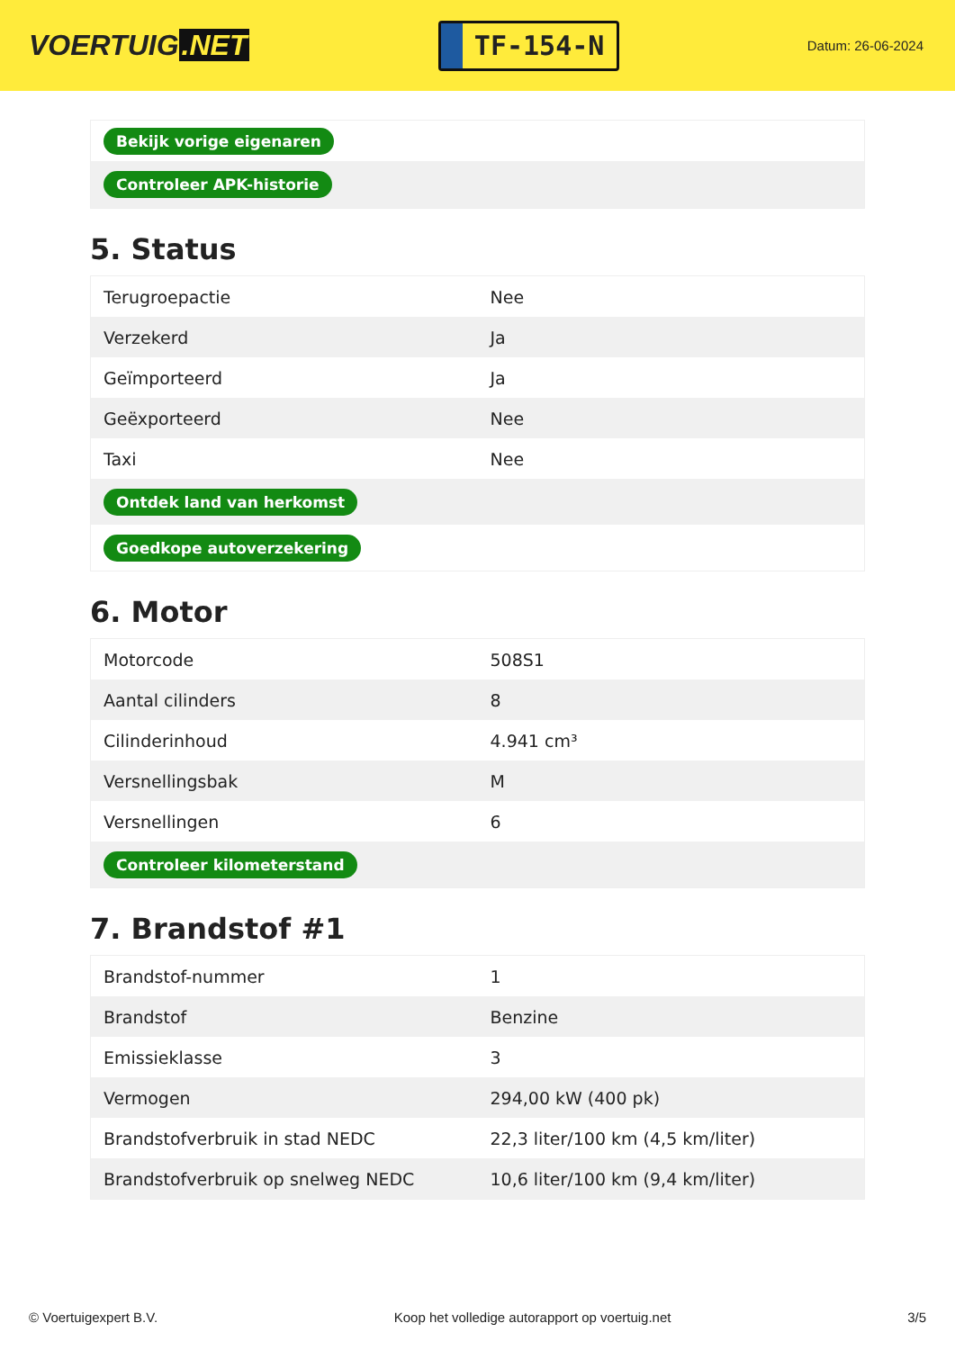VOERTUIG.NET
TF-154-N
Datum: 26-06-2024
| Bekijk vorige eigenaren |
| Controleer APK-historie |
5. Status
| Terugroepactie | Nee |
| Verzekerd | Ja |
| Geïmporteerd | Ja |
| Geëxporteerd | Nee |
| Taxi | Nee |
| Ontdek land van herkomst | |
| Goedkope autoverzekering | |
6. Motor
| Motorcode | 508S1 |
| Aantal cilinders | 8 |
| Cilinderinhoud | 4.941 cm³ |
| Versnellingsbak | M |
| Versnellingen | 6 |
| Controleer kilometerstand | |
7. Brandstof #1
| Brandstof-nummer | 1 |
| Brandstof | Benzine |
| Emissieklasse | 3 |
| Vermogen | 294,00 kW (400 pk) |
| Brandstofverbruik in stad NEDC | 22,3 liter/100 km (4,5 km/liter) |
| Brandstofverbruik op snelweg NEDC | 10,6 liter/100 km (9,4 km/liter) |
© Voertuigexpert B.V. Koop het volledige autorapport op voertuig.net 3/5